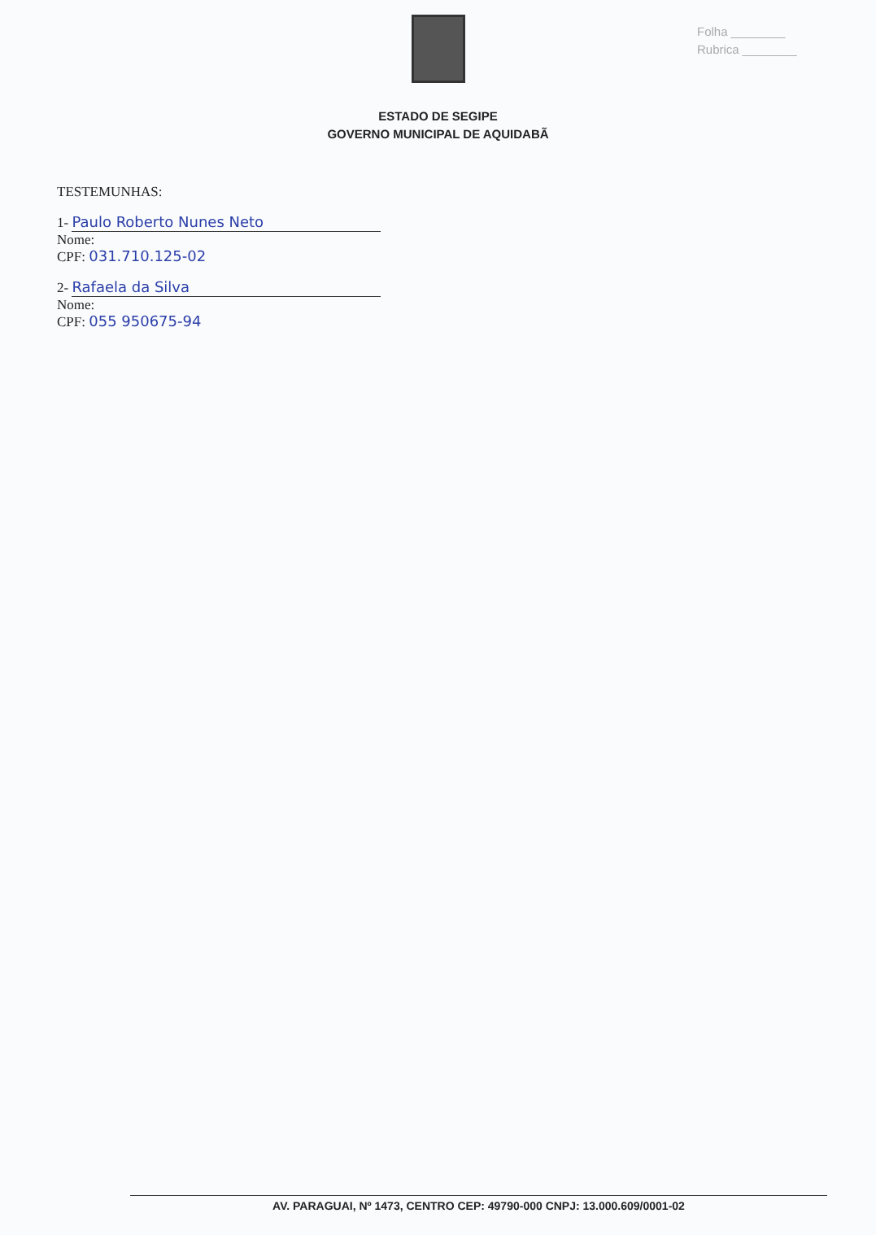Folha ________
Rubrica ________
ESTADO DE SEGIPE
GOVERNO MUNICIPAL DE AQUIDABÃ
TESTEMUNHAS:
1- Paulo Roberto Nunes Neto
Nome:
CPF: 031.710.125-02
2- Rafaela da Silva
Nome:
CPF: 055 950675-94
AV. PARAGUAI, Nº 1473, CENTRO CEP: 49790-000 CNPJ: 13.000.609/0001-02